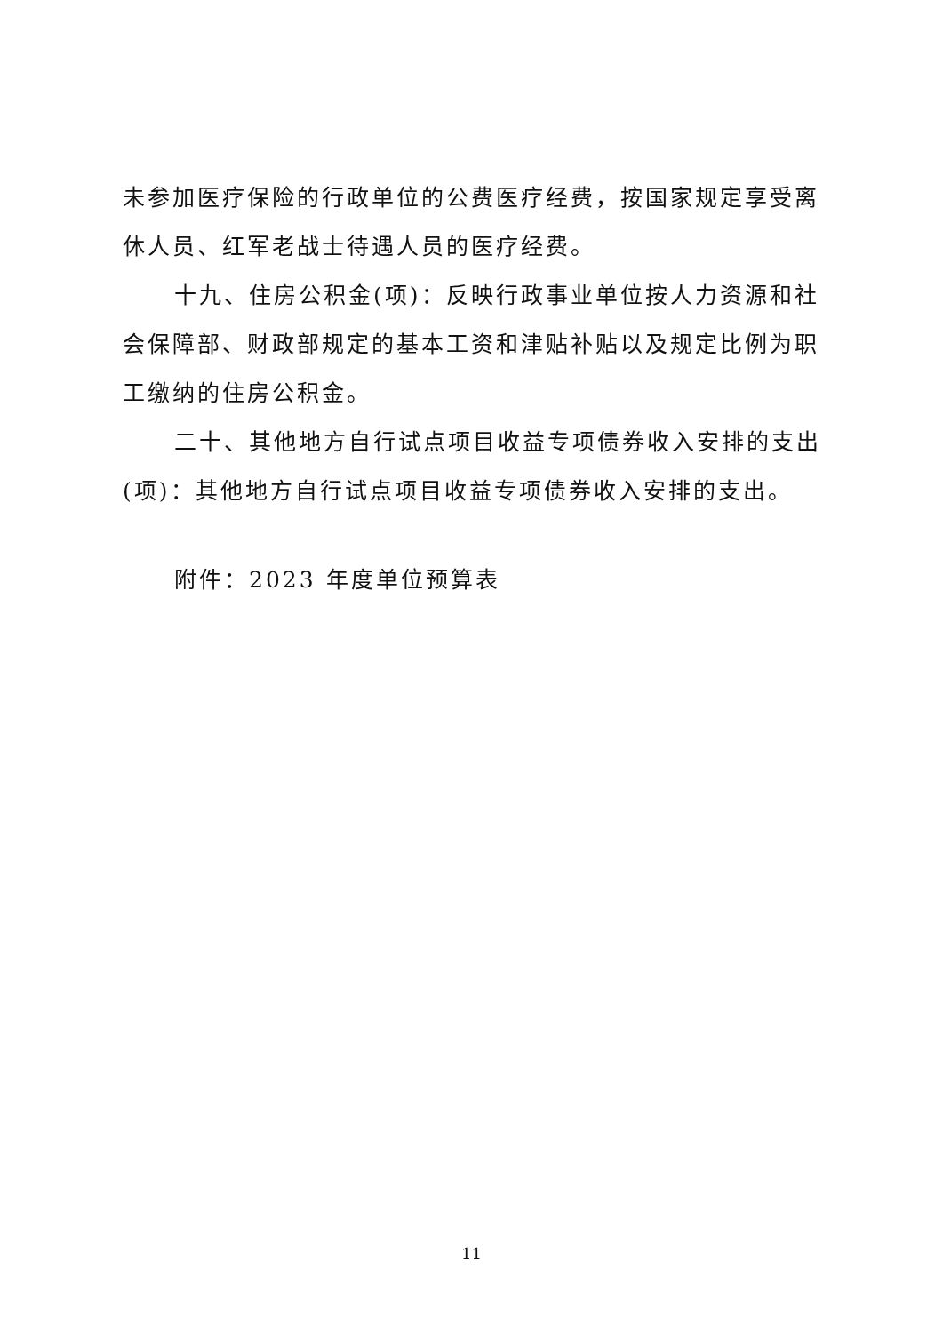未参加医疗保险的行政单位的公费医疗经费，按国家规定享受离休人员、红军老战士待遇人员的医疗经费。
十九、住房公积金(项)：反映行政事业单位按人力资源和社会保障部、财政部规定的基本工资和津贴补贴以及规定比例为职工缴纳的住房公积金。
二十、其他地方自行试点项目收益专项债券收入安排的支出(项)：其他地方自行试点项目收益专项债券收入安排的支出。
附件：2023 年度单位预算表
11